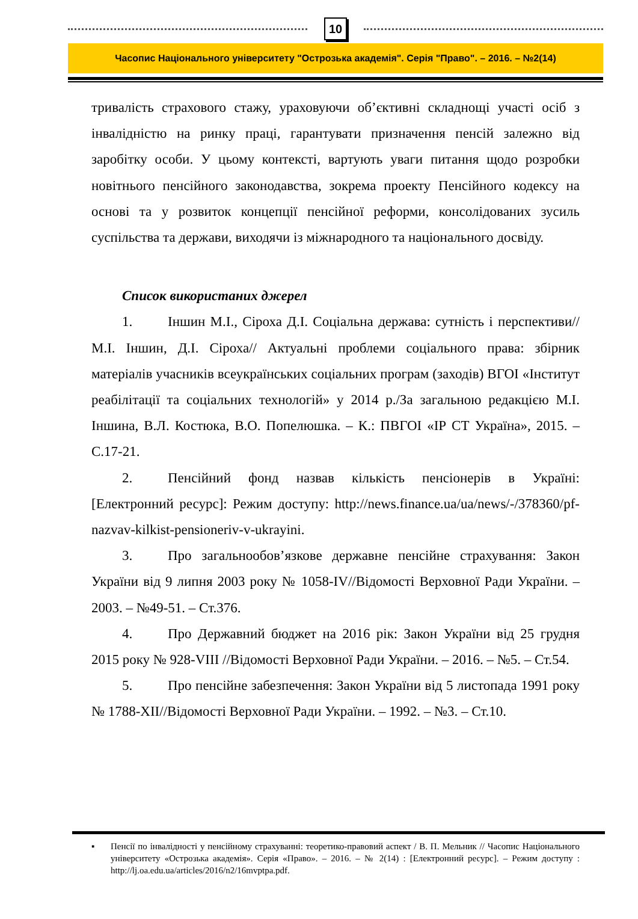10
Часопис Національного університету "Острозька академія". Серія "Право". – 2016. – №2(14)
тривалість страхового стажу, ураховуючи об’єктивні складнощі участі осіб з інвалідністю на ринку праці, гарантувати призначення пенсій залежно від заробітку особи. У цьому контексті, вартують уваги питання щодо розробки новітнього пенсійного законодавства, зокрема проекту Пенсійного кодексу на основі та у розвиток концепції пенсійної реформи, консолідованих зусиль суспільства та держави, виходячи із міжнародного та національного досвіду.
Список використаних джерел
1. Іншин М.І., Сіроха Д.І. Соціальна держава: сутність і перспективи//М.І. Іншин, Д.І. Сіроха// Актуальні проблеми соціального права: збірник матеріалів учасників всеукраїнських соціальних програм (заходів) ВГОІ «Інститут реабілітації та соціальних технологій» у 2014 р./За загальною редакцією М.І. Іншина, В.Л. Костюка, В.О. Попелюшка. – К.: ПВГОІ «ІР СТ Україна», 2015. – С.17-21.
2. Пенсійний фонд назвав кількість пенсіонерів в Україні: [Електронний ресурс]: Режим доступу: http://news.finance.ua/ua/news/-/378360/pf-nazvav-kilkist-pensioneriv-v-ukrayini.
3. Про загальнообов’язкове державне пенсійне страхування: Закон України від 9 липня 2003 року № 1058-IV//Відомості Верховної Ради України. – 2003. – №49-51. – Ст.376.
4. Про Державний бюджет на 2016 рік: Закон України від 25 грудня 2015 року № 928-VIII //Відомості Верховної Ради України. – 2016. – №5. – Ст.54.
5. Про пенсійне забезпечення: Закон України від 5 листопада 1991 року № 1788-XII//Відомості Верховної Ради України. – 1992. – №3. – Ст.10.
▪ Пенсії по інвалідності у пенсійному страхуванні: теоретико-правовий аспект / В. П. Мельник // Часопис Національного університету «Острозька академія». Серія «Право». – 2016. – № 2(14) : [Електронний ресурс]. – Режим доступу : http://lj.oa.edu.ua/articles/2016/n2/16mvptpa.pdf.